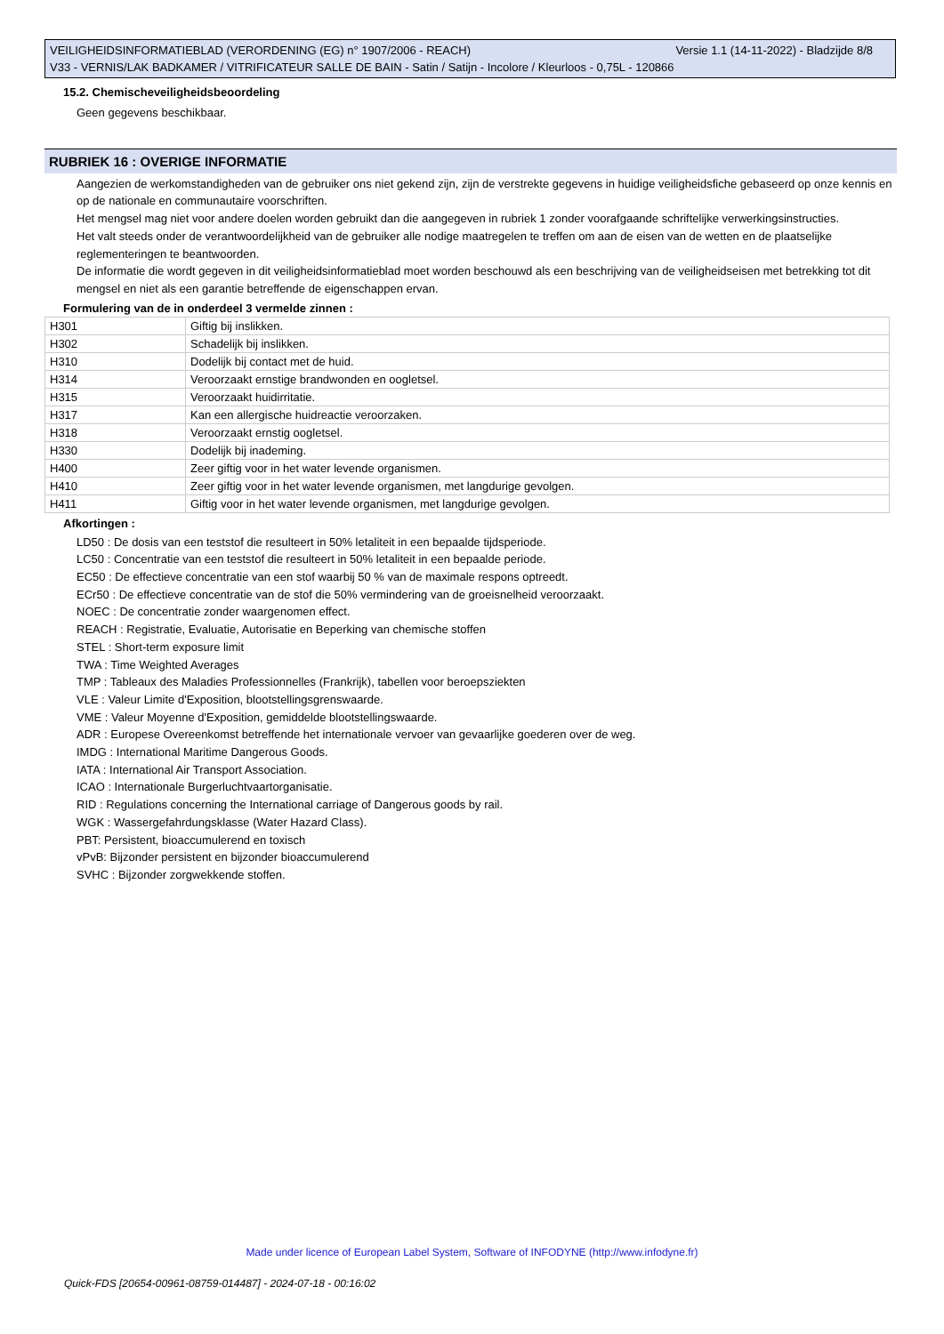VEILIGHEIDSINFORMATIEBLAD (VERORDENING (EG) n° 1907/2006 - REACH) Versie 1.1 (14-11-2022) - Bladzijde 8/8
V33 - VERNIS/LAK BADKAMER / VITRIFICATEUR SALLE DE BAIN - Satin / Satijn - Incolore / Kleurloos - 0,75L - 120866
15.2. Chemischeveiligheidsbeoordeling
Geen gegevens beschikbaar.
RUBRIEK 16 : OVERIGE INFORMATIE
Aangezien de werkomstandigheden van de gebruiker ons niet gekend zijn, zijn de verstrekte gegevens in huidige veiligheidsfiche gebaseerd op onze kennis en op de nationale en communautaire voorschriften.
Het mengsel mag niet voor andere doelen worden gebruikt dan die aangegeven in rubriek 1 zonder voorafgaande schriftelijke verwerkingsinstructies.
Het valt steeds onder de verantwoordelijkheid van de gebruiker alle nodige maatregelen te treffen om aan de eisen van de wetten en de plaatselijke reglementeringen te beantwoorden.
De informatie die wordt gegeven in dit veiligheidsinformatieblad moet worden beschouwd als een beschrijving van de veiligheidseisen met betrekking tot dit mengsel en niet als een garantie betreffende de eigenschappen ervan.
Formulering van de in onderdeel 3 vermelde zinnen :
| H301 | Giftig bij inslikken. |
| H302 | Schadelijk bij inslikken. |
| H310 | Dodelijk bij contact met de huid. |
| H314 | Veroorzaakt ernstige brandwonden en oogletsel. |
| H315 | Veroorzaakt huidirritatie. |
| H317 | Kan een allergische huidreactie veroorzaken. |
| H318 | Veroorzaakt ernstig oogletsel. |
| H330 | Dodelijk bij inademing. |
| H400 | Zeer giftig voor in het water levende organismen. |
| H410 | Zeer giftig voor in het water levende organismen, met langdurige gevolgen. |
| H411 | Giftig voor in het water levende organismen, met langdurige gevolgen. |
Afkortingen :
LD50 : De dosis van een teststof die resulteert in 50% letaliteit in een bepaalde tijdsperiode.
LC50 : Concentratie van een teststof die resulteert in 50% letaliteit in een bepaalde periode.
EC50 : De effectieve concentratie van een stof waarbij 50 % van de maximale respons optreedt.
ECr50 : De effectieve concentratie van de stof die 50% vermindering van de groeisnelheid veroorzaakt.
NOEC : De concentratie zonder waargenomen effect.
REACH : Registratie, Evaluatie, Autorisatie en Beperking van chemische stoffen
STEL : Short-term exposure limit
TWA : Time Weighted Averages
TMP : Tableaux des Maladies Professionnelles (Frankrijk), tabellen voor beroepsziekten
VLE : Valeur Limite d'Exposition, blootstellingsgrenswaarde.
VME : Valeur Moyenne d'Exposition, gemiddelde blootstellingswaarde.
ADR : Europese Overeenkomst betreffende het internationale vervoer van gevaarlijke goederen over de weg.
IMDG : International Maritime Dangerous Goods.
IATA : International Air Transport Association.
ICAO : Internationale Burgerluchtvaartorganisatie.
RID : Regulations concerning the International carriage of Dangerous goods by rail.
WGK : Wassergefahrdungsklasse (Water Hazard Class).
PBT: Persistent, bioaccumulerend en toxisch
vPvB: Bijzonder persistent en bijzonder bioaccumulerend
SVHC : Bijzonder zorgwekkende stoffen.
Made under licence of European Label System, Software of INFODYNE (http://www.infodyne.fr)
Quick-FDS [20654-00961-08759-014487] - 2024-07-18 - 00:16:02